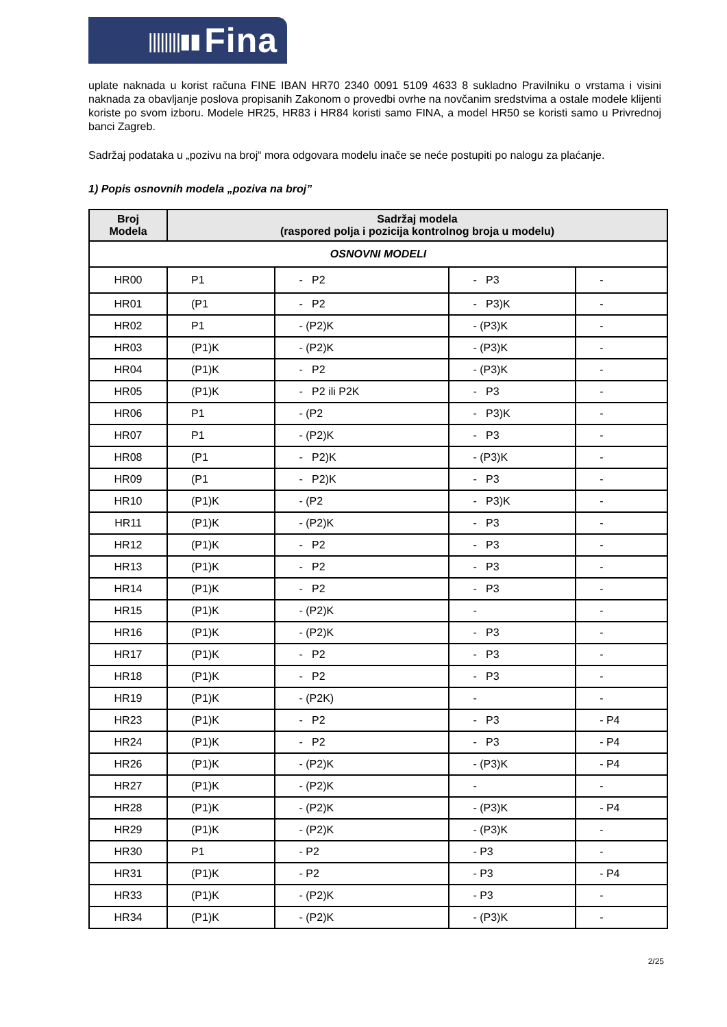||||||||▮▮ Fina
uplate naknada u korist računa FINE IBAN HR70 2340 0091 5109 4633 8 sukladno Pravilniku o vrstama i visini naknada za obavljanje poslova propisanih Zakonom o provedbi ovrhe na novčanim sredstvima a ostale modele klijenti koriste po svom izboru. Modele HR25, HR83 i HR84 koristi samo FINA, a model HR50 se koristi samo u Privrednoj banci Zagreb.
Sadržaj podataka u „pozivu na broj“ mora odgovara modelu inače se neće postupiti po nalogu za plaćanje.
1) Popis osnovnih modela „poziva na broj”
| Broj Modela | Sadržaj modela (raspored polja i pozicija kontrolnog broja u modelu) | | | |
| --- | --- | --- | --- | --- |
| OSNOVNI MODELI | | | | |
| HR00 | P1 | - P2 | - P3 | - |
| HR01 | (P1 | - P2 | - P3)K | - |
| HR02 | P1 | - (P2)K | - (P3)K | - |
| HR03 | (P1)K | - (P2)K | - (P3)K | - |
| HR04 | (P1)K | - P2 | - (P3)K | - |
| HR05 | (P1)K | - P2 ili P2K | - P3 | - |
| HR06 | P1 | - (P2 | - P3)K | - |
| HR07 | P1 | - (P2)K | - P3 | - |
| HR08 | (P1 | - P2)K | - (P3)K | - |
| HR09 | (P1 | - P2)K | - P3 | - |
| HR10 | (P1)K | - (P2 | - P3)K | - |
| HR11 | (P1)K | - (P2)K | - P3 | - |
| HR12 | (P1)K | - P2 | - P3 | - |
| HR13 | (P1)K | - P2 | - P3 | - |
| HR14 | (P1)K | - P2 | - P3 | - |
| HR15 | (P1)K | - (P2)K | - | - |
| HR16 | (P1)K | - (P2)K | - P3 | - |
| HR17 | (P1)K | - P2 | - P3 | - |
| HR18 | (P1)K | - P2 | - P3 | - |
| HR19 | (P1)K | - (P2K) | - | - |
| HR23 | (P1)K | - P2 | - P3 | - P4 |
| HR24 | (P1)K | - P2 | - P3 | - P4 |
| HR26 | (P1)K | - (P2)K | - (P3)K | - P4 |
| HR27 | (P1)K | - (P2)K | - | - |
| HR28 | (P1)K | - (P2)K | - (P3)K | - P4 |
| HR29 | (P1)K | - (P2)K | - (P3)K | - |
| HR30 | P1 | - P2 | - P3 | - |
| HR31 | (P1)K | - P2 | - P3 | - P4 |
| HR33 | (P1)K | - (P2)K | - P3 | - |
| HR34 | (P1)K | - (P2)K | - (P3)K | - |
2/25